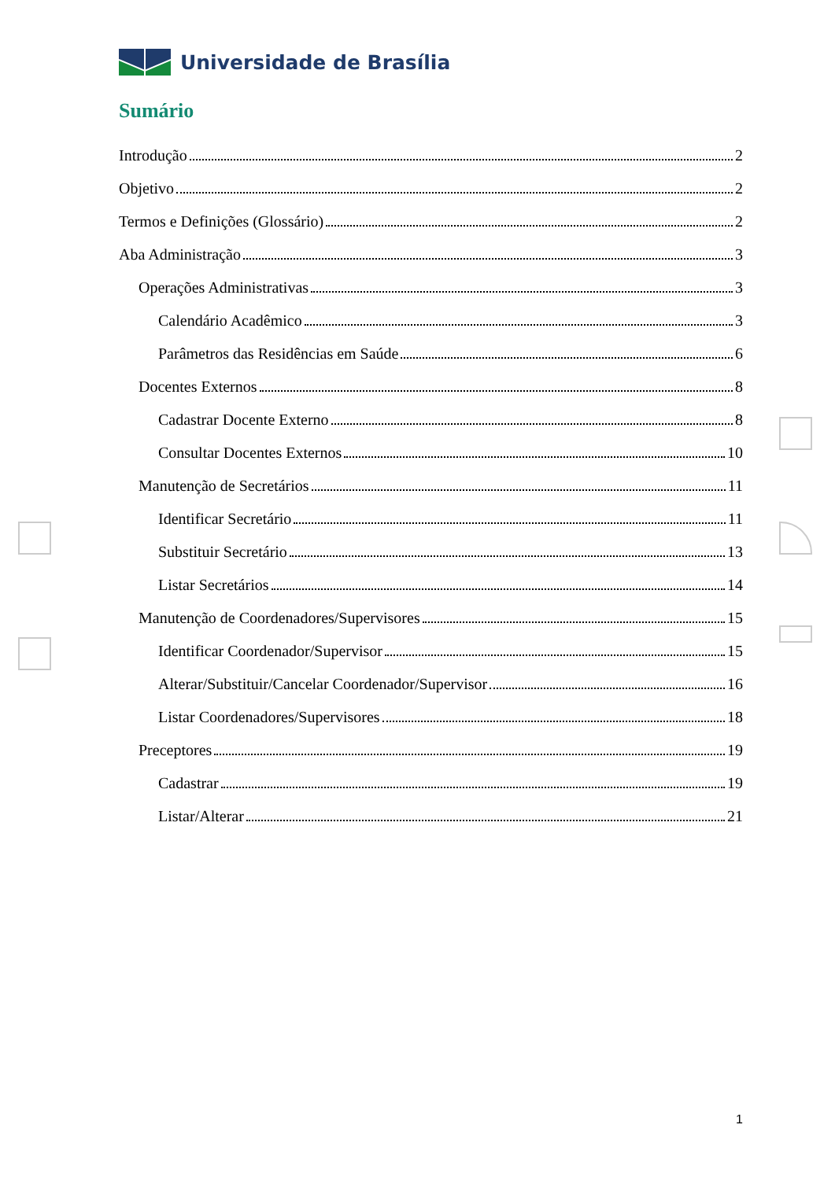Universidade de Brasília
Sumário
Introdução 2
Objetivo 2
Termos e Definições (Glossário) 2
Aba Administração 3
Operações Administrativas 3
Calendário Acadêmico 3
Parâmetros das Residências em Saúde 6
Docentes Externos 8
Cadastrar Docente Externo 8
Consultar Docentes Externos 10
Manutenção de Secretários 11
Identificar Secretário 11
Substituir Secretário 13
Listar Secretários 14
Manutenção de Coordenadores/Supervisores 15
Identificar Coordenador/Supervisor 15
Alterar/Substituir/Cancelar Coordenador/Supervisor 16
Listar Coordenadores/Supervisores 18
Preceptores 19
Cadastrar 19
Listar/Alterar 21
1